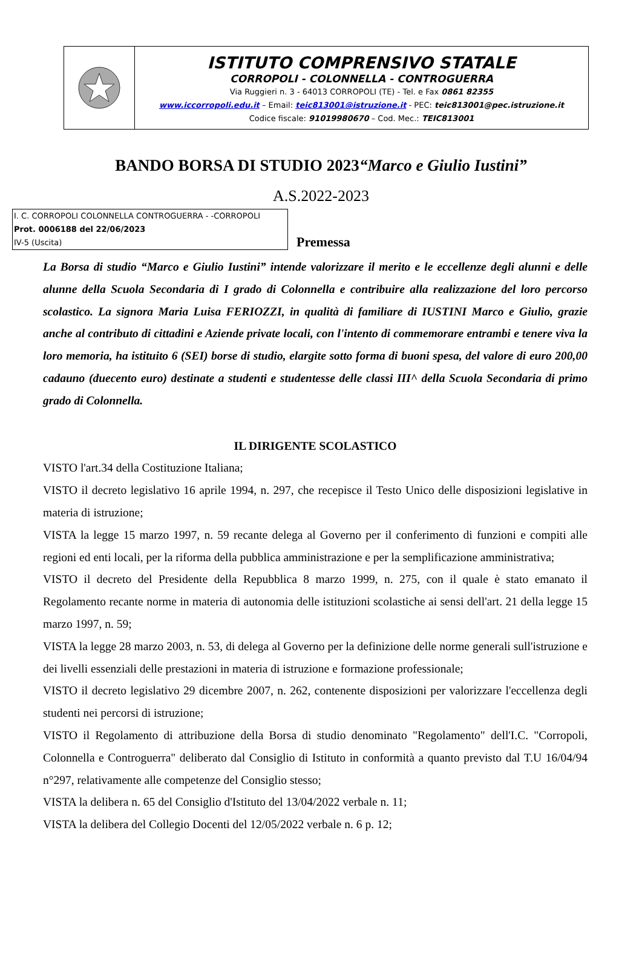ISTITUTO COMPRENSIVO STATALE
CORROPOLI - COLONNELLA - CONTROGUERRA
Via Ruggieri n. 3 - 64013 CORROPOLI (TE) - Tel. e Fax 0861 82355
www.iccorropoli.edu.it – Email: teic813001@istruzione.it - PEC: teic813001@pec.istruzione.it
Codice fiscale: 91019980670 – Cod. Mec.: TEIC813001
BANDO BORSA DI STUDIO 2023“Marco e Giulio Iustini”
A.S.2022-2023
I. C. CORROPOLI COLONNELLA CONTROGUERRA - -CORROPOLI
Prot. 0006188 del 22/06/2023
IV-5 (Uscita)
Premessa
La Borsa di studio “Marco e Giulio Iustini” intende valorizzare il merito e le eccellenze degli alunni e delle alunne della Scuola Secondaria di I grado di Colonnella e contribuire alla realizzazione del loro percorso scolastico. La signora Maria Luisa FERIOZZI, in qualità di familiare di IUSTINI Marco e Giulio, grazie anche al contributo di cittadini e Aziende private locali, con l'intento di commemorare entrambi e tenere viva la loro memoria, ha istituito 6 (SEI) borse di studio, elargite sotto forma di buoni spesa, del valore di euro 200,00 cadauno (duecento euro) destinate a studenti e studentesse delle classi III^ della Scuola Secondaria di primo grado di Colonnella.
IL DIRIGENTE SCOLASTICO
VISTO l'art.34 della Costituzione Italiana;
VISTO il decreto legislativo 16 aprile 1994, n. 297, che recepisce il Testo Unico delle disposizioni legislative in materia di istruzione;
VISTA la legge 15 marzo 1997, n. 59 recante delega al Governo per il conferimento di funzioni e compiti alle regioni ed enti locali, per la riforma della pubblica amministrazione e per la semplificazione amministrativa;
VISTO il decreto del Presidente della Repubblica 8 marzo 1999, n. 275, con il quale è stato emanato il Regolamento recante norme in materia di autonomia delle istituzioni scolastiche ai sensi dell'art. 21 della legge 15 marzo 1997, n. 59;
VISTA la legge 28 marzo 2003, n. 53, di delega al Governo per la definizione delle norme generali sull'istruzione e dei livelli essenziali delle prestazioni in materia di istruzione e formazione professionale;
VISTO il decreto legislativo 29 dicembre 2007, n. 262, contenente disposizioni per valorizzare l'eccellenza degli studenti nei percorsi di istruzione;
VISTO il Regolamento di attribuzione della Borsa di studio denominato "Regolamento" dell'I.C. "Corropoli, Colonnella e Controguerra" deliberato dal Consiglio di Istituto in conformità a quanto previsto dal T.U 16/04/94 n°297, relativamente alle competenze del Consiglio stesso;
VISTA la delibera n. 65 del Consiglio d'Istituto del 13/04/2022 verbale n. 11;
VISTA la delibera del Collegio Docenti del 12/05/2022 verbale n. 6 p. 12;